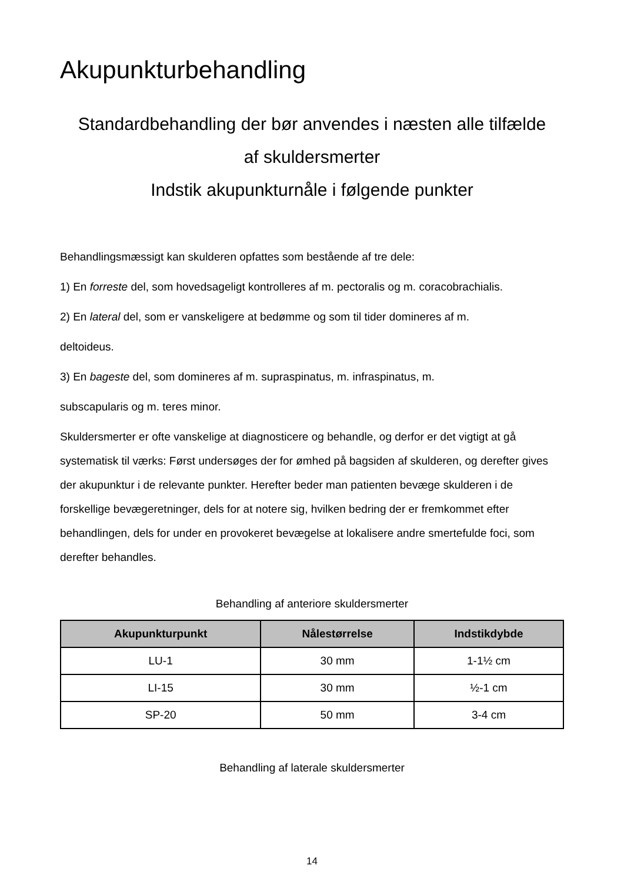Akupunkturbehandling
Standardbehandling der bør anvendes i næsten alle tilfælde
af skuldersmerter
Indstik akupunkturnåle i følgende punkter
Behandlingsmæssigt kan skulderen opfattes som bestående af tre dele:
1) En forreste del, som hovedsageligt kontrolleres af m. pectoralis og m. coracobrachialis.
2) En lateral del, som er vanskeligere at bedømme og som til tider domineres af m.
deltoideus.
3) En bageste del, som domineres af m. supraspinatus, m. infraspinatus, m.
subscapularis og m. teres minor.
Skuldersmerter er ofte vanskelige at diagnosticere og behandle, og derfor er det vigtigt at gå systematisk til værks: Først undersøges der for ømhed på bagsiden af skulderen, og derefter gives der akupunktur i de relevante punkter. Herefter beder man patienten bevæge skulderen i de forskellige bevægeretninger, dels for at notere sig, hvilken bedring der er fremkommet efter behandlingen, dels for under en provokeret bevægelse at lokalisere andre smertefulde foci, som derefter behandles.
Behandling af anteriore skuldersmerter
| Akupunkturpunkt | Nålestørrelse | Indstikdybde |
| --- | --- | --- |
| LU-1 | 30 mm | 1-1½ cm |
| LI-15 | 30 mm | ½-1 cm |
| SP-20 | 50 mm | 3-4 cm |
Behandling af laterale skuldersmerter
14